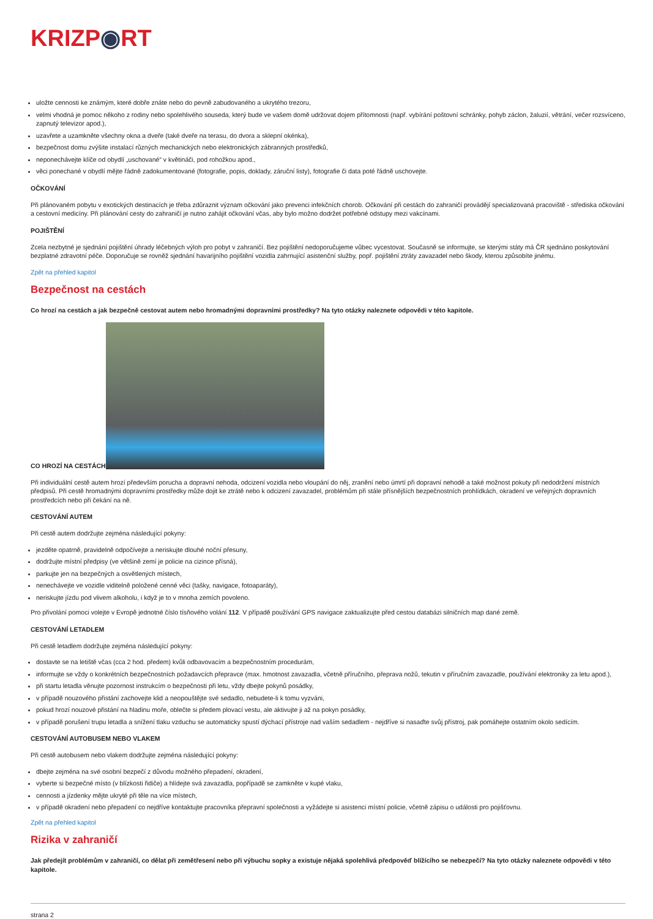KRIZP◉RT
uložte cennosti ke známým, které dobře znáte nebo do pevně zabudovaného a ukrytého trezoru,
velmi vhodná je pomoc někoho z rodiny nebo spolehlivého souseda, který bude ve vašem domě udržovat dojem přítomnosti (např. vybírání poštovní schránky, pohyb záclon, žaluzií, větrání, večer rozsvíceno, zapnutý televizor apod.),
uzavřete a uzamkněte všechny okna a dveře (také dveře na terasu, do dvora a sklepní okénka),
bezpečnost domu zvýšite instalací různých mechanických nebo elektronických zábranných prostředků,
neponechávejte klíče od obydlí „uschované“ v květináči, pod rohožkou apod.,
věci ponechané v obydlí mějte řádně zadokumentované (fotografie, popis, doklady, záruční listy), fotografie či data poté řádně uschovejte.
OČKOVÁNÍ
Při plánovaném pobytu v exotických destinacích je třeba zdůraznit význam očkování jako prevenci infekčních chorob. Očkování při cestách do zahraničí provádějí specializovaná pracoviště - střediska očkování a cestovní medicíny. Při plánování cesty do zahraničí je nutno zahájit očkování včas, aby bylo možno dodržet potřebné odstupy mezi vakcínami.
POJIŠTĚNÍ
Zcela nezbytné je sjednání pojištění úhrady léčebných výloh pro pobyt v zahraničí. Bez pojištění nedoporučujeme vůbec vycestovat. Současně se informujte, se kterými státy má ČR sjednáno poskytování bezplatné zdravotní péče. Doporučuje se rovněž sjednání havarijního pojištění vozidla zahrnující asistenční služby, popř. pojištění ztráty zavazadel nebo škody, kterou způsobíte jinému.
Zpět na přehled kapitol
Bezpečnost na cestách
Co hrozí na cestách a jak bezpečně cestovat autem nebo hromadnými dopravními prostředky? Na tyto otázky naleznete odpovědi v této kapitole.
CO HROZÍ NA CESTÁCH
Při individuální cestě autem hrozí především porucha a dopravní nehoda, odcizení vozidla nebo vloupání do něj, zranění nebo úmrtí při dopravní nehodě a také možnost pokuty při nedodržení místních předpisů. Při cestě hromadnými dopravními prostředky může dojit ke ztrátě nebo k odcizení zavazadel, problémům při stále přísnějších bezpečnostních prohlídkách, okradení ve veřejných dopravních prostředcích nebo při čekání na ně.
CESTOVÁNÍ AUTEM
Při cestě autem dodržujte zejména následující pokyny:
jezděte opatrně, pravidelně odpočívejte a neriskujte dlouhé noční přesuny,
dodržujte místní předpisy (ve většině zemí je policie na cizince přísná),
parkujte jen na bezpečných a osvětlených místech,
nenechávejte ve vozidle viditelně položené cenné věci (tašky, navigace, fotoaparáty),
neriskujte jízdu pod vlivem alkoholu, i když je to v mnoha zemích povoleno.
Pro přivolání pomoci volejte v Evropě jednotné číslo tísňového volání 112. V případě používání GPS navigace zaktualizujte před cestou databázi silničních map dané země.
CESTOVÁNÍ LETADLEM
Při cestě letadlem dodržujte zejména následující pokyny:
dostavte se na letiště včas (cca 2 hod. předem) kvůli odbavovacím a bezpečnostním procedurám,
informujte se vždy o konkrétních bezpečnostních požadavcích přepravce (max. hmotnost zavazadla, včetně příručního, přeprava nožů, tekutin v příručním zavazadle, používání elektroniky za letu apod.),
při startu letadla věnujte pozornost instrukcím o bezpečnosti při letu, vždy dbejte pokynů posádky,
v případě nouzového přistání zachovejte klid a neopouštějte své sedadlo, nebudete-li k tomu vyzváni,
pokud hrozí nouzové přistání na hladinu moře, oblečte si předem plovací vestu, ale aktivujte ji až na pokyn posádky,
v případě porušení trupu letadla a snížení tlaku vzduchu se automaticky spustí dýchací přístroje nad vaším sedadlem - nejdříve si nasaďte svůj přístroj, pak pomáhejte ostatním okolo sedícím.
CESTOVÁNÍ AUTOBUSEM NEBO VLAKEM
Při cestě autobusem nebo vlakem dodržujte zejména následující pokyny:
dbejte zejména na své osobní bezpečí z důvodu možného přepadení, okradení,
vyberte si bezpečné místo (v blízkosti řidiče) a hlídejte svá zavazadla, popřípadě se zamkněte v kupé vlaku,
cennosti a jízdenky mějte ukryté při těle na více místech,
v případě okradení nebo přepadení co nejdříve kontaktujte pracovníka přepravní společnosti a vyžádejte si asistenci místní policie, včetně zápisu o události pro pojišťovnu.
Zpět na přehled kapitol
Rizika v zahraničí
Jak předejít problémům v zahraničí, co dělat při zemětřesení nebo při výbuchu sopky a existuje nějaká spolehlivá předpověď blížícího se nebezpečí? Na tyto otázky naleznete odpovědi v této kapitole.
strana 2